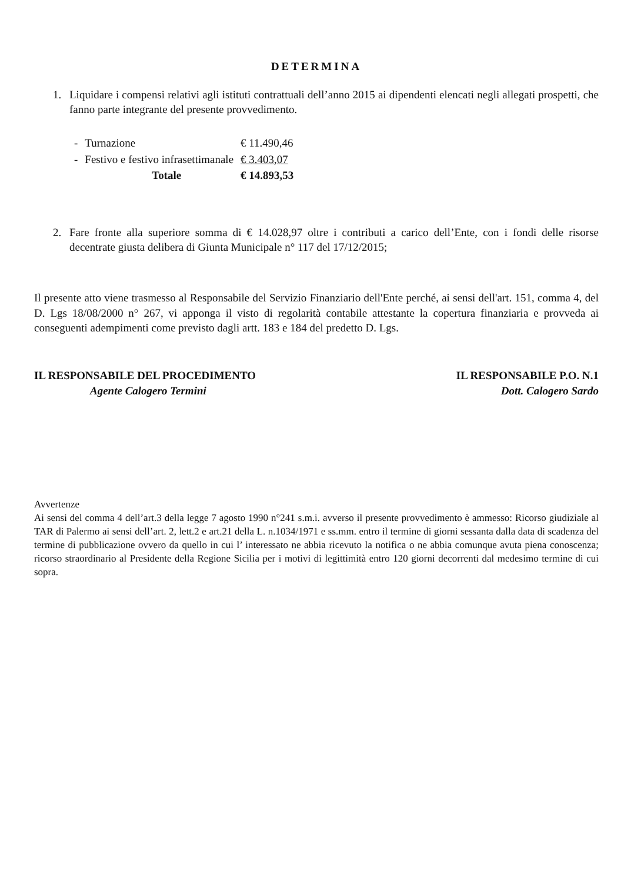DETERMINA
1. Liquidare i compensi relativi agli istituti contrattuali dell’anno 2015 ai dipendenti elencati negli allegati prospetti, che fanno parte integrante del presente provvedimento.
| - | Turnazione | € 11.490,46 |
| - | Festivo e festivo infrasettimanale | € 3.403,07 |
| | Totale | € 14.893,53 |
2. Fare fronte alla superiore somma di € 14.028,97 oltre i contributi a carico dell’Ente, con i fondi delle risorse decentrate giusta delibera di Giunta Municipale n° 117 del 17/12/2015;
Il presente atto viene trasmesso al Responsabile del Servizio Finanziario dell'Ente perché, ai sensi dell'art. 151, comma 4, del D. Lgs 18/08/2000 n° 267, vi apponga il visto di regolarità contabile attestante la copertura finanziaria e provveda ai conseguenti adempimenti come previsto dagli artt. 183 e 184 del predetto D. Lgs.
IL RESPONSABILE DEL PROCEDIMENTO
Agente Calogero Termini
IL RESPONSABILE P.O. N.1
Dott. Calogero Sardo
Avvertenze
Ai sensi del comma 4 dell’art.3 della legge 7 agosto 1990 n°241 s.m.i. avverso il presente provvedimento è ammesso: Ricorso giudiziale al TAR di Palermo ai sensi dell’art. 2, lett.2 e art.21 della L. n.1034/1971 e ss.mm. entro il termine di giorni sessanta dalla data di scadenza del termine di pubblicazione ovvero da quello in cui l’ interessato ne abbia ricevuto la notifica o ne abbia comunque avuta piena conoscenza; ricorso straordinario al Presidente della Regione Sicilia per i motivi di legittimità entro 120 giorni decorrenti dal medesimo termine di cui sopra.